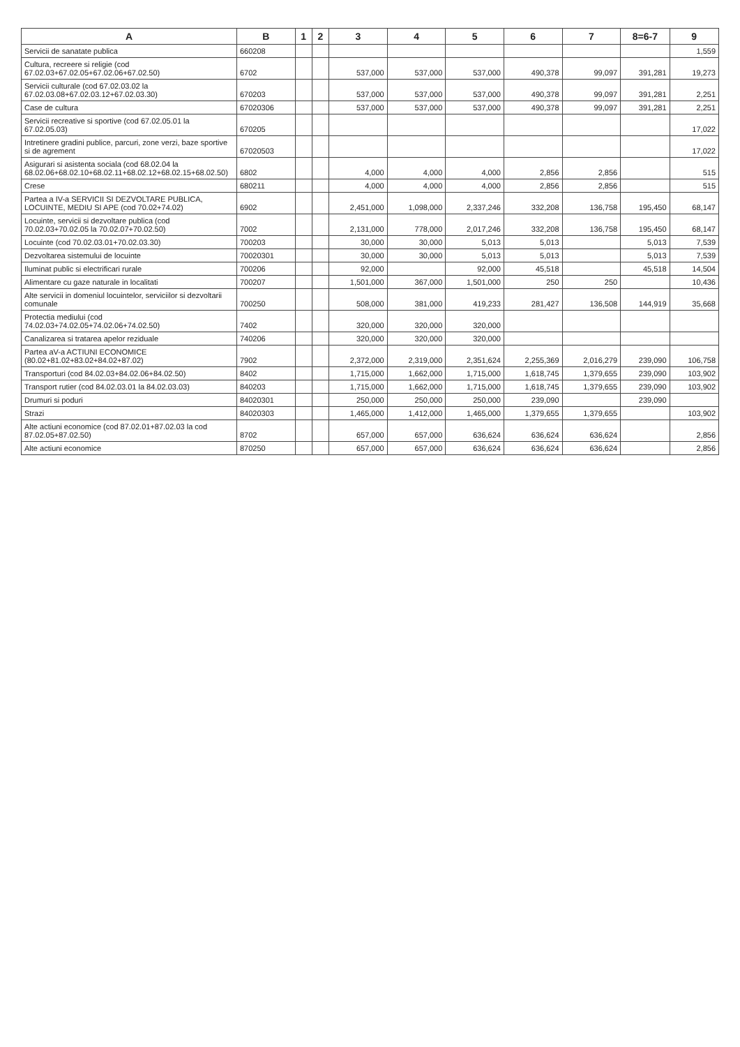| A | B | 1 | 2 | 3 | 4 | 5 | 6 | 7 | 8=6-7 | 9 |
| --- | --- | --- | --- | --- | --- | --- | --- | --- | --- | --- |
| Servicii de sanatate publica | 660208 | | | | | | | | | 1,559 |
| Cultura, recreere si religie (cod 67.02.03+67.02.05+67.02.06+67.02.50) | 6702 | | | 537,000 | 537,000 | 537,000 | 490,378 | 99,097 | 391,281 | 19,273 |
| Servicii culturale (cod 67.02.03.02 la 67.02.03.08+67.02.03.12+67.02.03.30) | 670203 | | | 537,000 | 537,000 | 537,000 | 490,378 | 99,097 | 391,281 | 2,251 |
| Case de cultura | 67020306 | | | 537,000 | 537,000 | 537,000 | 490,378 | 99,097 | 391,281 | 2,251 |
| Servicii recreative si sportive (cod 67.02.05.01 la 67.02.05.03) | 670205 | | | | | | | | | 17,022 |
| Intretinere gradini publice, parcuri, zone verzi, baze sportive si de agrement | 67020503 | | | | | | | | | 17,022 |
| Asigurari si asistenta sociala (cod 68.02.04 la 68.02.06+68.02.10+68.02.11+68.02.12+68.02.15+68.02.50) | 6802 | | | 4,000 | 4,000 | 4,000 | 2,856 | 2,856 | | 515 |
| Crese | 680211 | | | 4,000 | 4,000 | 4,000 | 2,856 | 2,856 | | 515 |
| Partea a IV-a SERVICII SI DEZVOLTARE PUBLICA, LOCUINTE, MEDIU SI APE (cod 70.02+74.02) | 6902 | | | 2,451,000 | 1,098,000 | 2,337,246 | 332,208 | 136,758 | 195,450 | 68,147 |
| Locuinte, servicii si dezvoltare publica (cod 70.02.03+70.02.05 la 70.02.07+70.02.50) | 7002 | | | 2,131,000 | 778,000 | 2,017,246 | 332,208 | 136,758 | 195,450 | 68,147 |
| Locuinte (cod 70.02.03.01+70.02.03.30) | 700203 | | | 30,000 | 30,000 | 5,013 | 5,013 | | 5,013 | 7,539 |
| Dezvoltarea sistemului de locuinte | 70020301 | | | 30,000 | 30,000 | 5,013 | 5,013 | | 5,013 | 7,539 |
| Iluminat public si electrificari rurale | 700206 | | | 92,000 | | 92,000 | 45,518 | | 45,518 | 14,504 |
| Alimentare cu gaze naturale in localitati | 700207 | | | 1,501,000 | 367,000 | 1,501,000 | 250 | 250 | | 10,436 |
| Alte servicii in domeniul locuintelor, serviciilor si dezvoltarii comunale | 700250 | | | 508,000 | 381,000 | 419,233 | 281,427 | 136,508 | 144,919 | 35,668 |
| Protectia mediului (cod 74.02.03+74.02.05+74.02.06+74.02.50) | 7402 | | | 320,000 | 320,000 | 320,000 | | | | |
| Canalizarea si tratarea apelor reziduale | 740206 | | | 320,000 | 320,000 | 320,000 | | | | |
| Partea aV-a ACTIUNI ECONOMICE (80.02+81.02+83.02+84.02+87.02) | 7902 | | | 2,372,000 | 2,319,000 | 2,351,624 | 2,255,369 | 2,016,279 | 239,090 | 106,758 |
| Transporturi (cod 84.02.03+84.02.06+84.02.50) | 8402 | | | 1,715,000 | 1,662,000 | 1,715,000 | 1,618,745 | 1,379,655 | 239,090 | 103,902 |
| Transport rutier (cod 84.02.03.01 la 84.02.03.03) | 840203 | | | 1,715,000 | 1,662,000 | 1,715,000 | 1,618,745 | 1,379,655 | 239,090 | 103,902 |
| Drumuri si poduri | 84020301 | | | 250,000 | 250,000 | 250,000 | 239,090 | | 239,090 | |
| Strazi | 84020303 | | | 1,465,000 | 1,412,000 | 1,465,000 | 1,379,655 | 1,379,655 | | 103,902 |
| Alte actiuni economice (cod 87.02.01+87.02.03 la cod 87.02.05+87.02.50) | 8702 | | | 657,000 | 657,000 | 636,624 | 636,624 | 636,624 | | 2,856 |
| Alte actiuni economice | 870250 | | | 657,000 | 657,000 | 636,624 | 636,624 | 636,624 | | 2,856 |